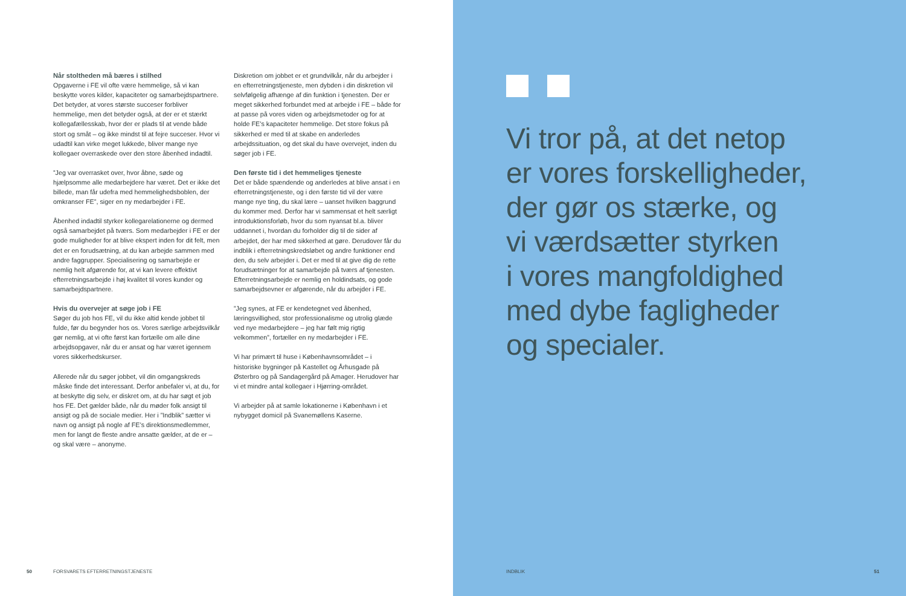Når stoltheden må bæres i stilhed
Opgaverne i FE vil ofte være hemmelige, så vi kan beskytte vores kilder, kapaciteter og samarbejdspartnere. Det betyder, at vores største succeser forbliver hemmelige, men det betyder også, at der er et stærkt kollegafællesskab, hvor der er plads til at vende både stort og småt – og ikke mindst til at fejre succeser. Hvor vi udadtil kan virke meget lukkede, bliver mange nye kollegaer overraskede over den store åbenhed indadtil.
”Jeg var overrasket over, hvor åbne, søde og hjælpsomme alle medarbejdere har været. Det er ikke det billede, man får udefra med hemmelighedsboblen, der omkranser FE”, siger en ny medarbejder i FE.
Åbenhed indadtil styrker kollegarelationerne og dermed også samarbejdet på tværs. Som medarbejder i FE er der gode muligheder for at blive ekspert inden for dit felt, men det er en forudsætning, at du kan arbejde sammen med andre faggrupper. Specialisering og samarbejde er nemlig helt afgørende for, at vi kan levere effektivt efterretningsarbejde i høj kvalitet til vores kunder og samarbejdspartnere.
Hvis du overvejer at søge job i FE
Søger du job hos FE, vil du ikke altid kende jobbet til fulde, før du begynder hos os. Vores særlige arbejdsvilkår gør nemlig, at vi ofte først kan fortælle om alle dine arbejdsopgaver, når du er ansat og har været igennem vores sikkerhedskurser.
Allerede når du søger jobbet, vil din omgangskreds måske finde det interessant. Derfor anbefaler vi, at du, for at beskytte dig selv, er diskret om, at du har søgt et job hos FE. Det gælder både, når du møder folk ansigt til ansigt og på de sociale medier. Her i ”Indblik” sætter vi navn og ansigt på nogle af FE’s direktionsmedlemmer, men for langt de fleste andre ansatte gælder, at de er – og skal være – anonyme.
Diskretion om jobbet er et grundvilkår, når du arbejder i en efterretningstjeneste, men dybden i din diskretion vil selvfølgelig afhænge af din funktion i tjenesten. Der er meget sikkerhed forbundet med at arbejde i FE – både for at passe på vores viden og arbejdsmetoder og for at holde FE’s kapaciteter hemmelige. Det store fokus på sikkerhed er med til at skabe en anderledes arbejdssituation, og det skal du have overvejet, inden du søger job i FE.
Den første tid i det hemmeliges tjeneste
Det er både spændende og anderledes at blive ansat i en efterretningstjeneste, og i den første tid vil der være mange nye ting, du skal lære – uanset hvilken baggrund du kommer med. Derfor har vi sammensat et helt særligt introduktionsforløb, hvor du som nyansat bl.a. bliver uddannet i, hvordan du forholder dig til de sider af arbejdet, der har med sikkerhed at gøre. Derudover får du indblik i efterretningskredsløbet og andre funktioner end den, du selv arbejder i. Det er med til at give dig de rette forudsætninger for at samarbejde på tværs af tjenesten. Efterretningsarbejde er nemlig en holdindsats, og gode samarbejdsevner er afgørende, når du arbejder i FE.
”Jeg synes, at FE er kendetegnet ved åbenhed, læringsvillighed, stor professionalisme og utrolig glæde ved nye medarbejdere – jeg har følt mig rigtig velkommen”, fortæller en ny medarbejder i FE.
Vi har primært til huse i Københavnsområdet – i historiske bygninger på Kastellet og Århusgade på Østerbro og på Sandagergård på Amager. Herudover har vi et mindre antal kollegaer i Hjørring-området.
Vi arbejder på at samle lokationerne i København i et nybygget domicil på Svanemøllens Kaserne.
50
FORSVARETS EFTERRETNINGSTJENESTE
Vi tror på, at det netop
er vores forskelligheder,
der gør os stærke, og
vi værdsætter styrken
i vores mangfoldighed
med dybe fagligheder
og specialer.
INDBLIK 51